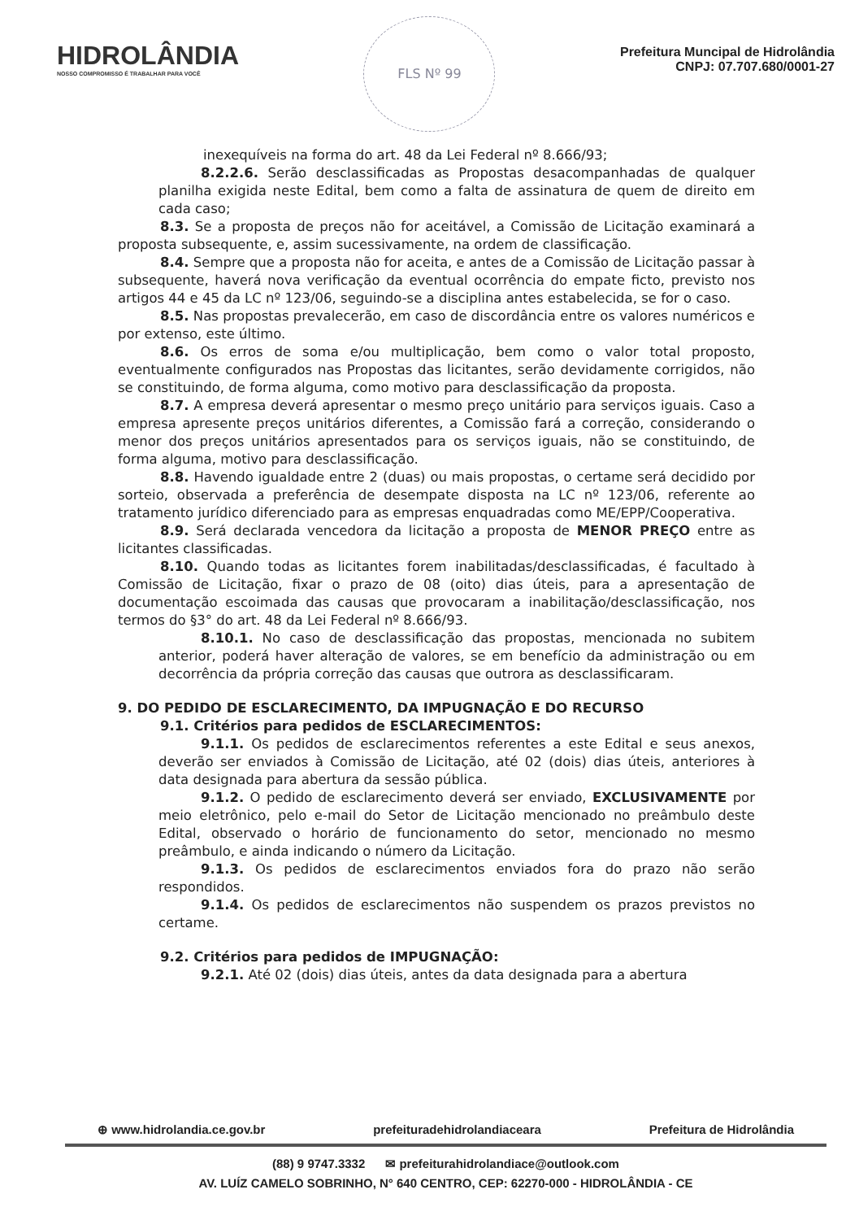HIDROLÂNDIA
NOSSO COMPROMISSO É TRABALHAR PARA VOCÊ
FLS Nº 99
Prefeitura Muncipal de Hidrolândia
CNPJ: 07.707.680/0001-27
inexequíveis na forma do art. 48 da Lei Federal nº 8.666/93;
8.2.2.6. Serão desclassificadas as Propostas desacompanhadas de qualquer planilha exigida neste Edital, bem como a falta de assinatura de quem de direito em cada caso;
8.3. Se a proposta de preços não for aceitável, a Comissão de Licitação examinará a proposta subsequente, e, assim sucessivamente, na ordem de classificação.
8.4. Sempre que a proposta não for aceita, e antes de a Comissão de Licitação passar à subsequente, haverá nova verificação da eventual ocorrência do empate ficto, previsto nos artigos 44 e 45 da LC nº 123/06, seguindo-se a disciplina antes estabelecida, se for o caso.
8.5. Nas propostas prevalecerão, em caso de discordância entre os valores numéricos e por extenso, este último.
8.6. Os erros de soma e/ou multiplicação, bem como o valor total proposto, eventualmente configurados nas Propostas das licitantes, serão devidamente corrigidos, não se constituindo, de forma alguma, como motivo para desclassificação da proposta.
8.7. A empresa deverá apresentar o mesmo preço unitário para serviços iguais. Caso a empresa apresente preços unitários diferentes, a Comissão fará a correção, considerando o menor dos preços unitários apresentados para os serviços iguais, não se constituindo, de forma alguma, motivo para desclassificação.
8.8. Havendo igualdade entre 2 (duas) ou mais propostas, o certame será decidido por sorteio, observada a preferência de desempate disposta na LC nº 123/06, referente ao tratamento jurídico diferenciado para as empresas enquadradas como ME/EPP/Cooperativa.
8.9. Será declarada vencedora da licitação a proposta de MENOR PREÇO entre as licitantes classificadas.
8.10. Quando todas as licitantes forem inabilitadas/desclassificadas, é facultado à Comissão de Licitação, fixar o prazo de 08 (oito) dias úteis, para a apresentação de documentação escoimada das causas que provocaram a inabilitação/desclassificação, nos termos do §3° do art. 48 da Lei Federal nº 8.666/93.
8.10.1. No caso de desclassificação das propostas, mencionada no subitem anterior, poderá haver alteração de valores, se em benefício da administração ou em decorrência da própria correção das causas que outrora as desclassificaram.
9. DO PEDIDO DE ESCLARECIMENTO, DA IMPUGNAÇÃO E DO RECURSO
9.1. Critérios para pedidos de ESCLARECIMENTOS:
9.1.1. Os pedidos de esclarecimentos referentes a este Edital e seus anexos, deverão ser enviados à Comissão de Licitação, até 02 (dois) dias úteis, anteriores à data designada para abertura da sessão pública.
9.1.2. O pedido de esclarecimento deverá ser enviado, EXCLUSIVAMENTE por meio eletrônico, pelo e-mail do Setor de Licitação mencionado no preâmbulo deste Edital, observado o horário de funcionamento do setor, mencionado no mesmo preâmbulo, e ainda indicando o número da Licitação.
9.1.3. Os pedidos de esclarecimentos enviados fora do prazo não serão respondidos.
9.1.4. Os pedidos de esclarecimentos não suspendem os prazos previstos no certame.
9.2. Critérios para pedidos de IMPUGNAÇÃO:
9.2.1. Até 02 (dois) dias úteis, antes da data designada para a abertura
⊕ www.hidrolandia.ce.gov.br prefeituradehidrolandiaceara Prefeitura de Hidrolândia
(88) 9 9747.3332 ✉ prefeiturahidrolandiace@outlook.com
AV. LUÍZ CAMELO SOBRINHO, N° 640 CENTRO, CEP: 62270-000 - HIDROLÂNDIA - CE